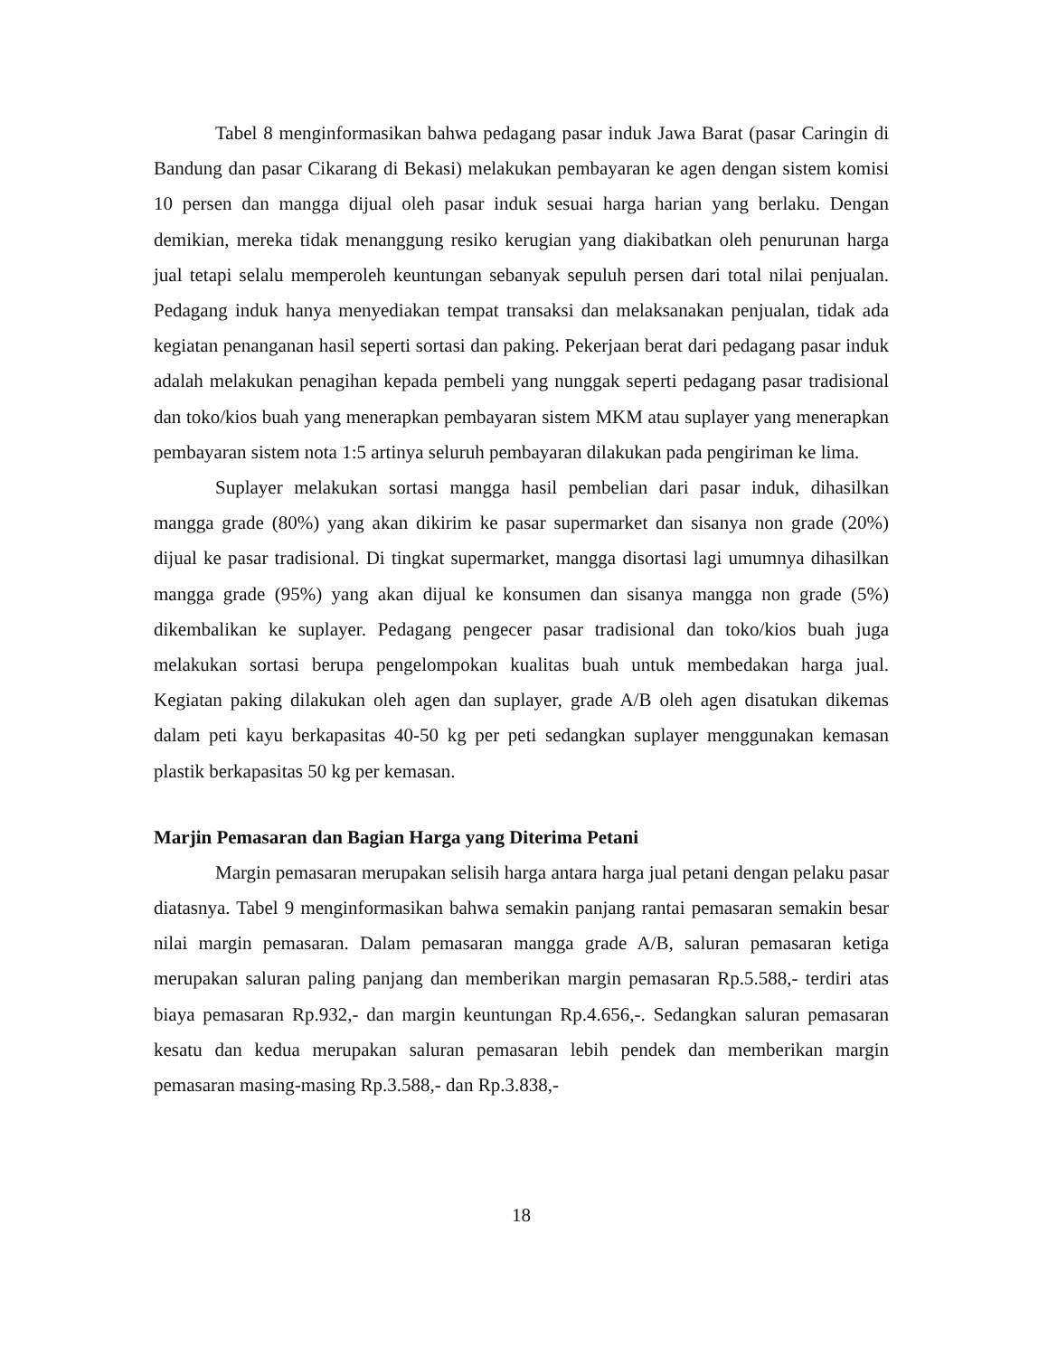Tabel 8 menginformasikan bahwa pedagang pasar induk Jawa Barat (pasar Caringin di Bandung dan pasar Cikarang di Bekasi) melakukan pembayaran ke agen dengan sistem komisi 10 persen dan mangga dijual oleh pasar induk sesuai harga harian yang berlaku. Dengan demikian, mereka tidak menanggung resiko kerugian yang diakibatkan oleh penurunan harga jual tetapi selalu memperoleh keuntungan sebanyak sepuluh persen dari total nilai penjualan. Pedagang induk hanya menyediakan tempat transaksi dan melaksanakan penjualan, tidak ada kegiatan penanganan hasil seperti sortasi dan paking. Pekerjaan berat dari pedagang pasar induk adalah melakukan penagihan kepada pembeli yang nunggak seperti pedagang pasar tradisional dan toko/kios buah yang menerapkan pembayaran sistem MKM atau suplayer yang menerapkan pembayaran sistem nota 1:5 artinya seluruh pembayaran dilakukan pada pengiriman ke lima.
Suplayer melakukan sortasi mangga hasil pembelian dari pasar induk, dihasilkan mangga grade (80%) yang akan dikirim ke pasar supermarket dan sisanya non grade (20%) dijual ke pasar tradisional. Di tingkat supermarket, mangga disortasi lagi umumnya dihasilkan mangga grade (95%) yang akan dijual ke konsumen dan sisanya mangga non grade (5%) dikembalikan ke suplayer. Pedagang pengecer pasar tradisional dan toko/kios buah juga melakukan sortasi berupa pengelompokan kualitas buah untuk membedakan harga jual. Kegiatan paking dilakukan oleh agen dan suplayer, grade A/B oleh agen disatukan dikemas dalam peti kayu berkapasitas 40-50 kg per peti sedangkan suplayer menggunakan kemasan plastik berkapasitas 50 kg per kemasan.
Marjin Pemasaran dan Bagian Harga yang Diterima Petani
Margin pemasaran merupakan selisih harga antara harga jual petani dengan pelaku pasar diatasnya. Tabel 9 menginformasikan bahwa semakin panjang rantai pemasaran semakin besar nilai margin pemasaran. Dalam pemasaran mangga grade A/B, saluran pemasaran ketiga merupakan saluran paling panjang dan memberikan margin pemasaran Rp.5.588,- terdiri atas biaya pemasaran Rp.932,- dan margin keuntungan Rp.4.656,-. Sedangkan saluran pemasaran kesatu dan kedua merupakan saluran pemasaran lebih pendek dan memberikan margin pemasaran masing-masing Rp.3.588,- dan Rp.3.838,-
18